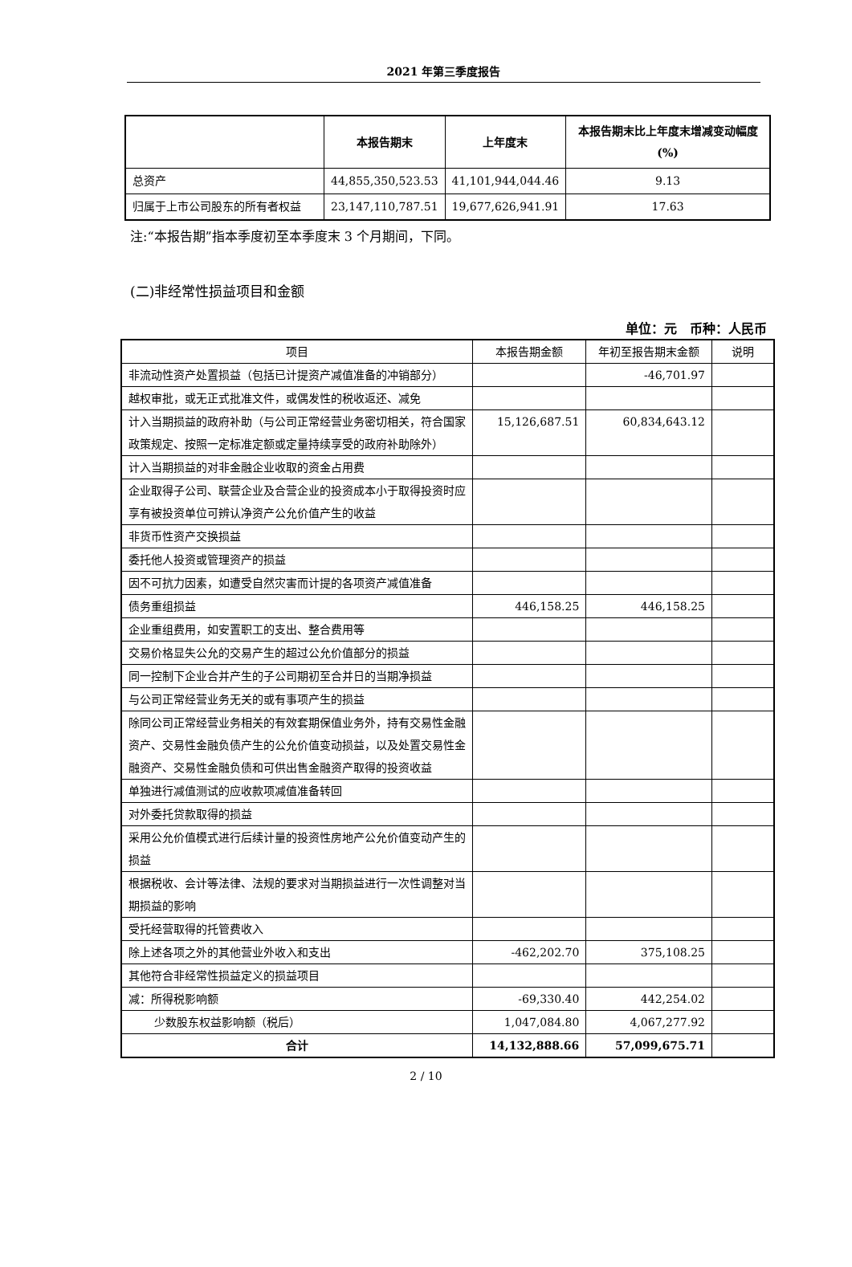2021 年第三季度报告
| | 本报告期末 | 上年度末 | 本报告期末比上年度末增减变动幅度(%) |
| --- | --- | --- | --- |
| 总资产 | 44,855,350,523.53 | 41,101,944,044.46 | 9.13 |
| 归属于上市公司股东的所有者权益 | 23,147,110,787.51 | 19,677,626,941.91 | 17.63 |
注:“本报告期”指本季度初至本季度末 3 个月期间，下同。
(二)非经常性损益项目和金额
单位：元　币种：人民币
| 项目 | 本报告期金额 | 年初至报告期末金额 | 说明 |
| 非流动性资产处置损益（包括已计提资产减值准备的冲销部分） | | -46,701.97 | |
| 越权审批，或无正式批准文件，或偶发性的税收返还、减免 | | | |
| 计入当期损益的政府补助（与公司正常经营业务密切相关，符合国家政策规定、按照一定标准定额或定量持续享受的政府补助除外） | 15,126,687.51 | 60,834,643.12 | |
| 计入当期损益的对非金融企业收取的资金占用费 | | | |
| 企业取得子公司、联营企业及合营企业的投资成本小于取得投资时应享有被投资单位可辨认净资产公允价值产生的收益 | | | |
| 非货币性资产交换损益 | | | |
| 委托他人投资或管理资产的损益 | | | |
| 因不可抗力因素，如遭受自然灾害而计提的各项资产减值准备 | | | |
| 债务重组损益 | 446,158.25 | 446,158.25 | |
| 企业重组费用，如安置职工的支出、整合费用等 | | | |
| 交易价格显失公允的交易产生的超过公允价值部分的损益 | | | |
| 同一控制下企业合并产生的子公司期初至合并日的当期净损益 | | | |
| 与公司正常经营业务无关的或有事项产生的损益 | | | |
| 除同公司正常经营业务相关的有效套期保值业务外，持有交易性金融资产、交易性金融负债产生的公允价值变动损益，以及处置交易性金融资产、交易性金融负债和可供出售金融资产取得的投资收益 | | | |
| 单独进行减值测试的应收款项减值准备转回 | | | |
| 对外委托贷款取得的损益 | | | |
| 采用公允价值模式进行后续计量的投资性房地产公允价值变动产生的损益 | | | |
| 根据税收、会计等法律、法规的要求对当期损益进行一次性调整对当期损益的影响 | | | |
| 受托经营取得的托管费收入 | | | |
| 除上述各项之外的其他营业外收入和支出 | -462,202.70 | 375,108.25 | |
| 其他符合非经常性损益定义的损益项目 | | | |
| 减：所得税影响额 | -69,330.40 | 442,254.02 | |
| 少数股东权益影响额（税后） | 1,047,084.80 | 4,067,277.92 | |
| 合计 | 14,132,888.66 | 57,099,675.71 | |
2 / 10